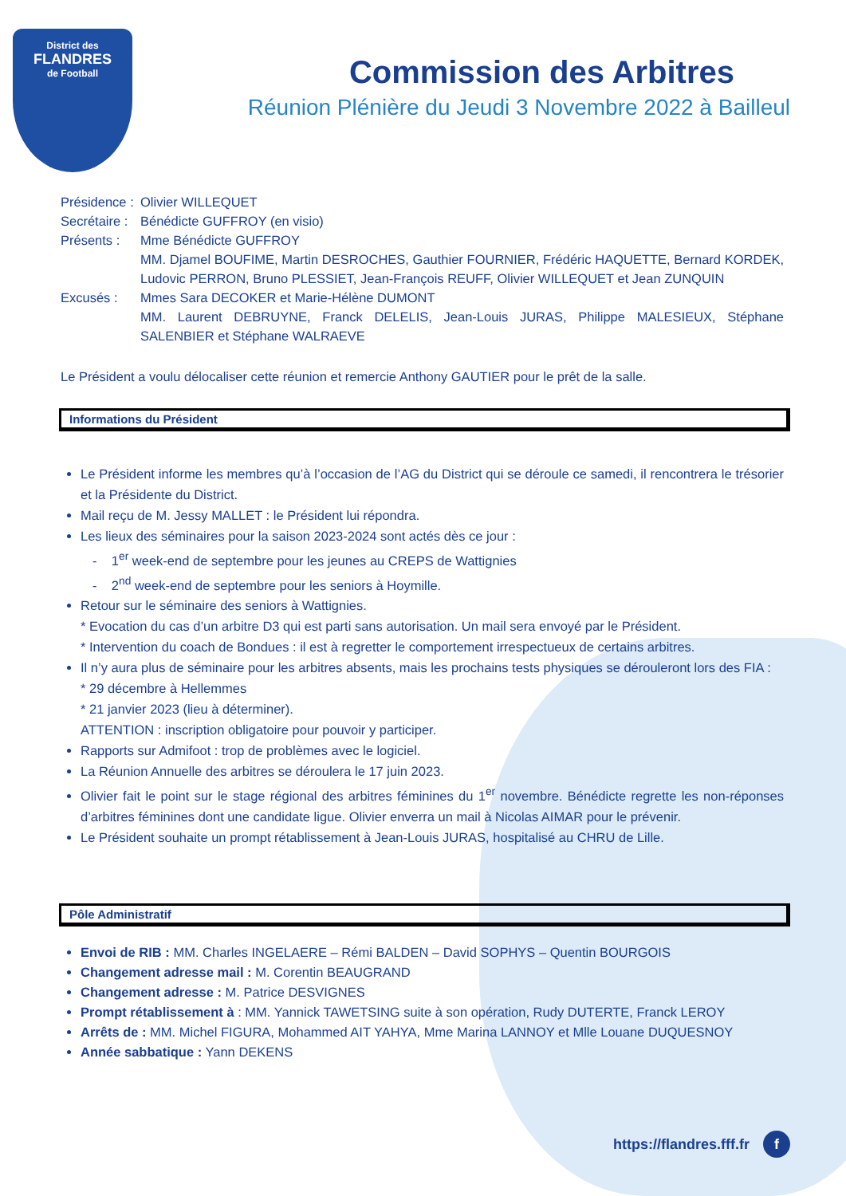District des
FLANDRES
de Football
Commission des Arbitres
Réunion Plénière du Jeudi 3 Novembre 2022 à Bailleul
Présidence : Olivier WILLEQUET
Secrétaire : Bénédicte GUFFROY (en visio)
Présents : Mme Bénédicte GUFFROY
MM. Djamel BOUFIME, Martin DESROCHES, Gauthier FOURNIER, Frédéric HAQUETTE, Bernard KORDEK, Ludovic PERRON, Bruno PLESSIET, Jean-François REUFF, Olivier WILLEQUET et Jean ZUNQUIN
Excusés : Mmes Sara DECOKER et Marie-Hélène DUMONT
MM. Laurent DEBRUYNE, Franck DELELIS, Jean-Louis JURAS, Philippe MALESIEUX, Stéphane SALENBIER et Stéphane WALRAEVE
Le Président a voulu délocaliser cette réunion et remercie Anthony GAUTIER pour le prêt de la salle.
Informations du Président
Le Président informe les membres qu’à l’occasion de l’AG du District qui se déroule ce samedi, il rencontrera le trésorier et la Présidente du District.
Mail reçu de M. Jessy MALLET : le Président lui répondra.
Les lieux des séminaires pour la saison 2023-2024 sont actés dès ce jour :
- 1<sup>er</sup> week-end de septembre pour les jeunes au CREPS de Wattignies
- 2<sup>nd</sup> week-end de septembre pour les seniors à Hoymille.
Retour sur le séminaire des seniors à Wattignies.
* Evocation du cas d’un arbitre D3 qui est parti sans autorisation. Un mail sera envoyé par le Président.
* Intervention du coach de Bondues : il est à regretter le comportement irrespectueux de certains arbitres.
Il n’y aura plus de séminaire pour les arbitres absents, mais les prochains tests physiques se dérouleront lors des FIA :
* 29 décembre à Hellemmes
* 21 janvier 2023 (lieu à déterminer).
ATTENTION : inscription obligatoire pour pouvoir y participer.
Rapports sur Admifoot : trop de problèmes avec le logiciel.
La Réunion Annuelle des arbitres se déroulera le 17 juin 2023.
Olivier fait le point sur le stage régional des arbitres féminines du 1<sup>er</sup> novembre. Bénédicte regrette les non-réponses d’arbitres féminines dont une candidate ligue. Olivier enverra un mail à Nicolas AIMAR pour le prévenir.
Le Président souhaite un prompt rétablissement à Jean-Louis JURAS, hospitalisé au CHRU de Lille.
Pôle Administratif
Envoi de RIB : MM. Charles INGELAERE – Rémi BALDEN – David SOPHYS – Quentin BOURGOIS
Changement adresse mail : M. Corentin BEAUGRAND
Changement adresse : M. Patrice DESVIGNES
Prompt rétablissement à : MM. Yannick TAWETSING suite à son opération, Rudy DUTERTE, Franck LEROY
Arrêts de : MM. Michel FIGURA, Mohammed AIT YAHYA, Mme Marina LANNOY et Mlle Louane DUQUESNOY
Année sabbatique : Yann DEKENS
https://flandres.fff.fr f